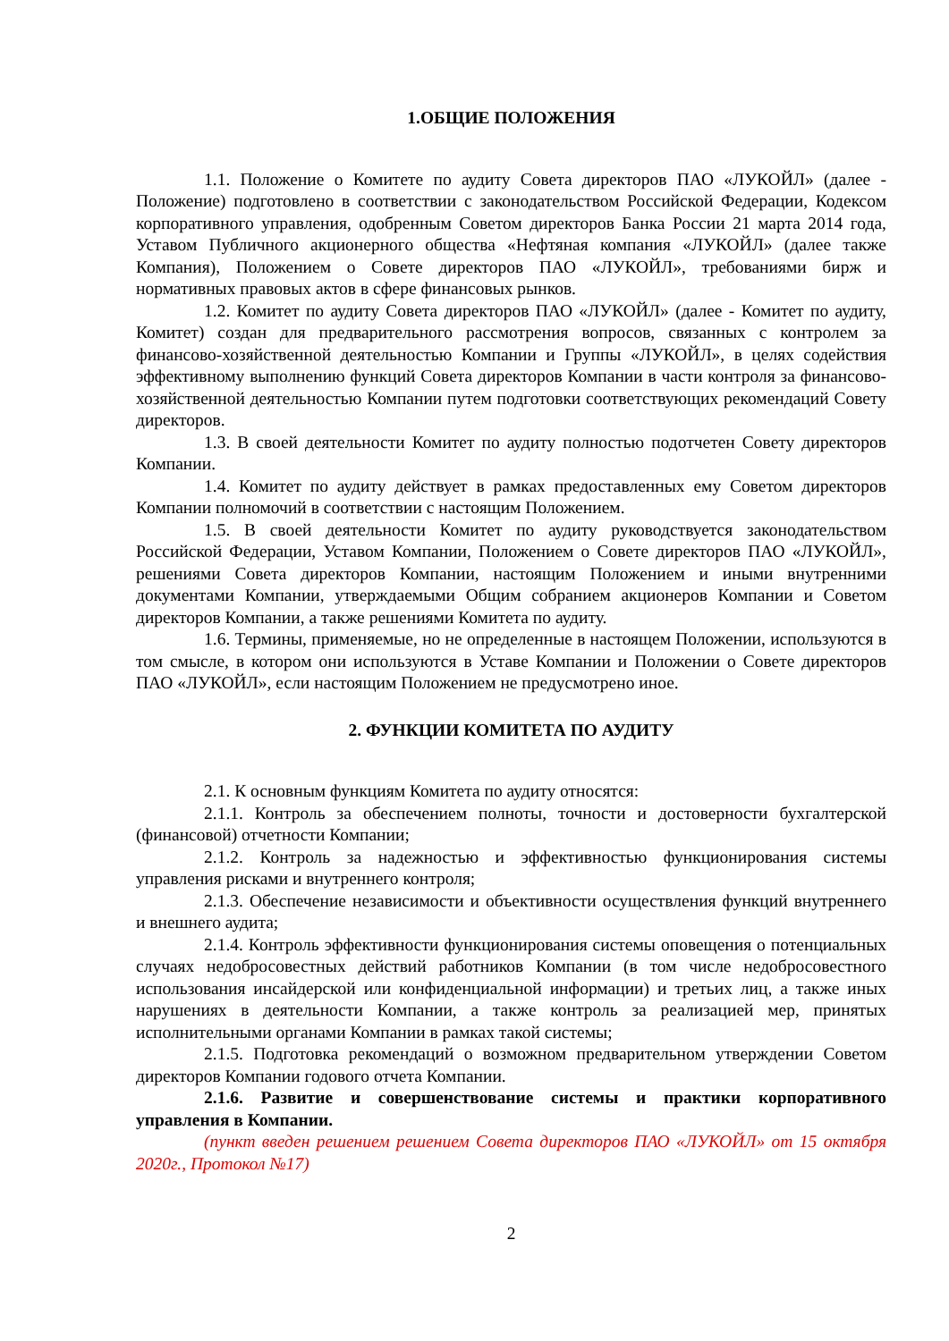1.ОБЩИЕ ПОЛОЖЕНИЯ
1.1. Положение о Комитете по аудиту Совета директоров ПАО «ЛУКОЙЛ» (далее - Положение) подготовлено в соответствии с законодательством Российской Федерации, Кодексом корпоративного управления, одобренным Советом директоров Банка России 21 марта 2014 года, Уставом Публичного акционерного общества «Нефтяная компания «ЛУКОЙЛ» (далее также Компания), Положением о Совете директоров ПАО «ЛУКОЙЛ», требованиями бирж и нормативных правовых актов в сфере финансовых рынков.
1.2. Комитет по аудиту Совета директоров ПАО «ЛУКОЙЛ» (далее - Комитет по аудиту, Комитет) создан для предварительного рассмотрения вопросов, связанных с контролем за финансово-хозяйственной деятельностью Компании и Группы «ЛУКОЙЛ», в целях содействия эффективному выполнению функций Совета директоров Компании в части контроля за финансово-хозяйственной деятельностью Компании путем подготовки соответствующих рекомендаций Совету директоров.
1.3. В своей деятельности Комитет по аудиту полностью подотчетен Совету директоров Компании.
1.4. Комитет по аудиту действует в рамках предоставленных ему Советом директоров Компании полномочий в соответствии с настоящим Положением.
1.5. В своей деятельности Комитет по аудиту руководствуется законодательством Российской Федерации, Уставом Компании, Положением о Совете директоров ПАО «ЛУКОЙЛ», решениями Совета директоров Компании, настоящим Положением и иными внутренними документами Компании, утверждаемыми Общим собранием акционеров Компании и Советом директоров Компании, а также решениями Комитета по аудиту.
1.6. Термины, применяемые, но не определенные в настоящем Положении, используются в том смысле, в котором они используются в Уставе Компании и Положении о Совете директоров ПАО «ЛУКОЙЛ», если настоящим Положением не предусмотрено иное.
2. ФУНКЦИИ КОМИТЕТА ПО АУДИТУ
2.1. К основным функциям Комитета по аудиту относятся:
2.1.1. Контроль за обеспечением полноты, точности и достоверности бухгалтерской (финансовой) отчетности Компании;
2.1.2. Контроль за надежностью и эффективностью функционирования системы управления рисками и внутреннего контроля;
2.1.3. Обеспечение независимости и объективности осуществления функций внутреннего и внешнего аудита;
2.1.4. Контроль эффективности функционирования системы оповещения о потенциальных случаях недобросовестных действий работников Компании (в том числе недобросовестного использования инсайдерской или конфиденциальной информации) и третьих лиц, а также иных нарушениях в деятельности Компании, а также контроль за реализацией мер, принятых исполнительными органами Компании в рамках такой системы;
2.1.5. Подготовка рекомендаций о возможном предварительном утверждении Советом директоров Компании годового отчета Компании.
2.1.6. Развитие и совершенствование системы и практики корпоративного управления в Компании.
(пункт введен решением решением Совета директоров ПАО «ЛУКОЙЛ» от 15 октября 2020г., Протокол №17)
2